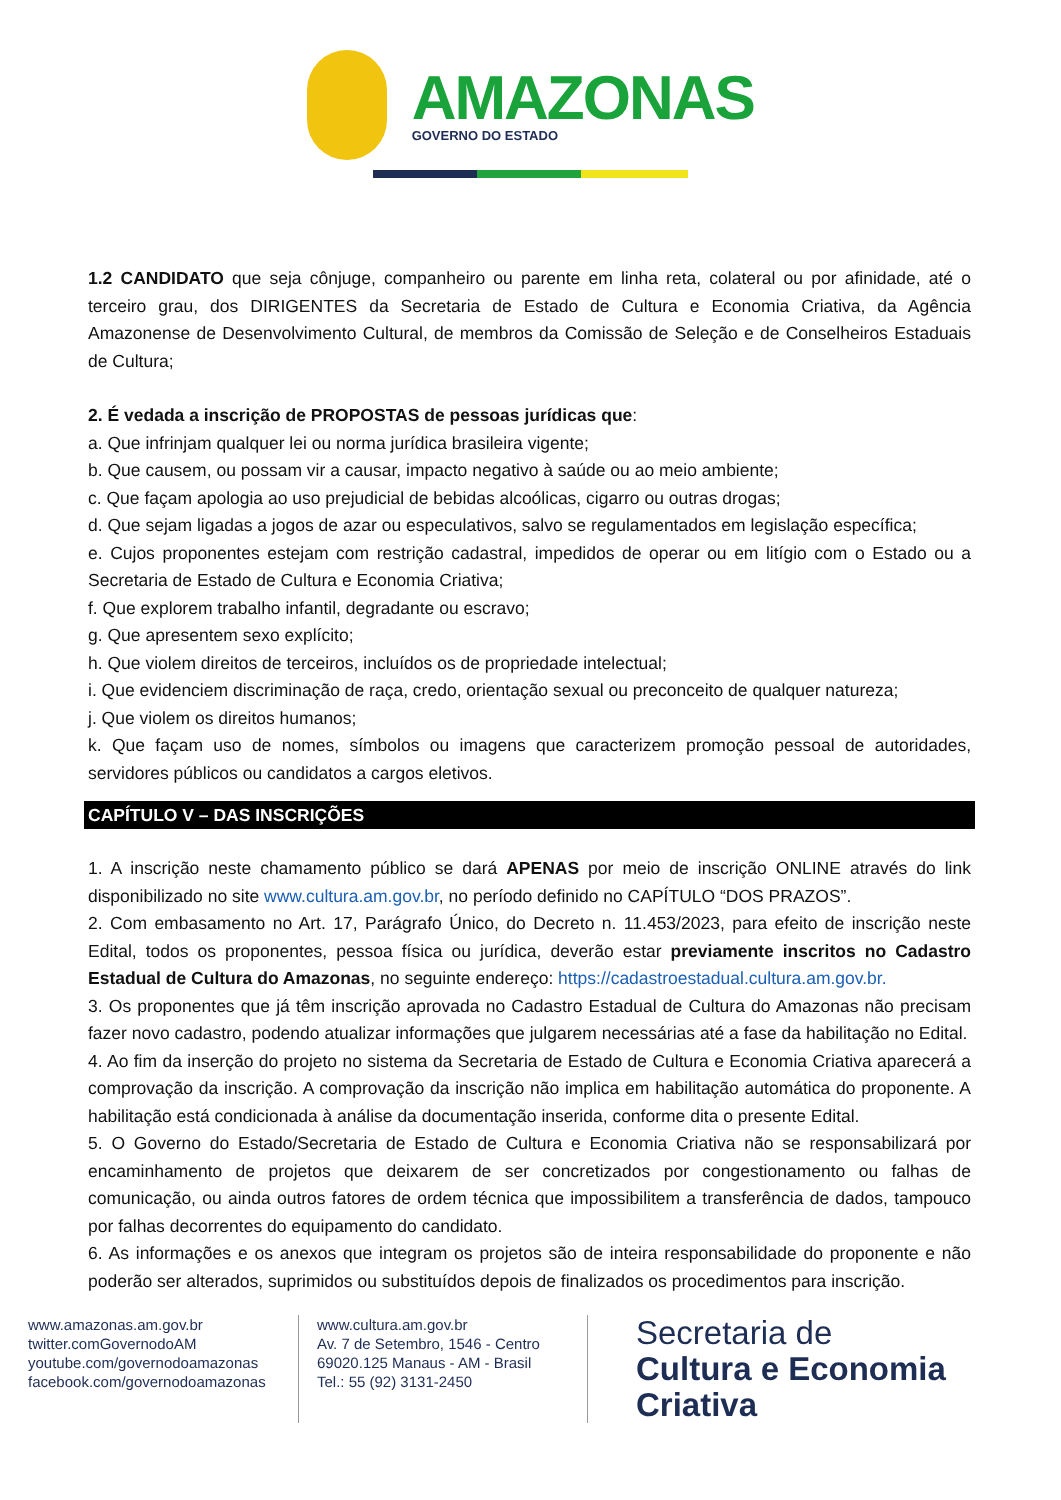AMAZONAS
GOVERNO DO ESTADO
1.2 CANDIDATO que seja cônjuge, companheiro ou parente em linha reta, colateral ou por afinidade, até o terceiro grau, dos DIRIGENTES da Secretaria de Estado de Cultura e Economia Criativa, da Agência Amazonense de Desenvolvimento Cultural, de membros da Comissão de Seleção e de Conselheiros Estaduais de Cultura;
2. É vedada a inscrição de PROPOSTAS de pessoas jurídicas que:
a. Que infrinjam qualquer lei ou norma jurídica brasileira vigente;
b. Que causem, ou possam vir a causar, impacto negativo à saúde ou ao meio ambiente;
c. Que façam apologia ao uso prejudicial de bebidas alcoólicas, cigarro ou outras drogas;
d. Que sejam ligadas a jogos de azar ou especulativos, salvo se regulamentados em legislação específica;
e. Cujos proponentes estejam com restrição cadastral, impedidos de operar ou em litígio com o Estado ou a Secretaria de Estado de Cultura e Economia Criativa;
f. Que explorem trabalho infantil, degradante ou escravo;
g. Que apresentem sexo explícito;
h. Que violem direitos de terceiros, incluídos os de propriedade intelectual;
i. Que evidenciem discriminação de raça, credo, orientação sexual ou preconceito de qualquer natureza;
j. Que violem os direitos humanos;
k. Que façam uso de nomes, símbolos ou imagens que caracterizem promoção pessoal de autoridades, servidores públicos ou candidatos a cargos eletivos.
CAPÍTULO V – DAS INSCRIÇÕES
1. A inscrição neste chamamento público se dará APENAS por meio de inscrição ONLINE através do link disponibilizado no site www.cultura.am.gov.br, no período definido no CAPÍTULO “DOS PRAZOS”.
2. Com embasamento no Art. 17, Parágrafo Único, do Decreto n. 11.453/2023, para efeito de inscrição neste Edital, todos os proponentes, pessoa física ou jurídica, deverão estar previamente inscritos no Cadastro Estadual de Cultura do Amazonas, no seguinte endereço: https://cadastroestadual.cultura.am.gov.br.
3. Os proponentes que já têm inscrição aprovada no Cadastro Estadual de Cultura do Amazonas não precisam fazer novo cadastro, podendo atualizar informações que julgarem necessárias até a fase da habilitação no Edital.
4. Ao fim da inserção do projeto no sistema da Secretaria de Estado de Cultura e Economia Criativa aparecerá a comprovação da inscrição. A comprovação da inscrição não implica em habilitação automática do proponente. A habilitação está condicionada à análise da documentação inserida, conforme dita o presente Edital.
5. O Governo do Estado/Secretaria de Estado de Cultura e Economia Criativa não se responsabilizará por encaminhamento de projetos que deixarem de ser concretizados por congestionamento ou falhas de comunicação, ou ainda outros fatores de ordem técnica que impossibilitem a transferência de dados, tampouco por falhas decorrentes do equipamento do candidato.
6. As informações e os anexos que integram os projetos são de inteira responsabilidade do proponente e não poderão ser alterados, suprimidos ou substituídos depois de finalizados os procedimentos para inscrição.
www.amazonas.am.gov.br
twitter.comGovernodoAM
youtube.com/governodoamazonas
facebook.com/governodoamazonas
www.cultura.am.gov.br
Av. 7 de Setembro, 1546 - Centro
69020.125 Manaus - AM - Brasil
Tel.: 55 (92) 3131-2450
Secretaria de
Cultura e Economia
Criativa